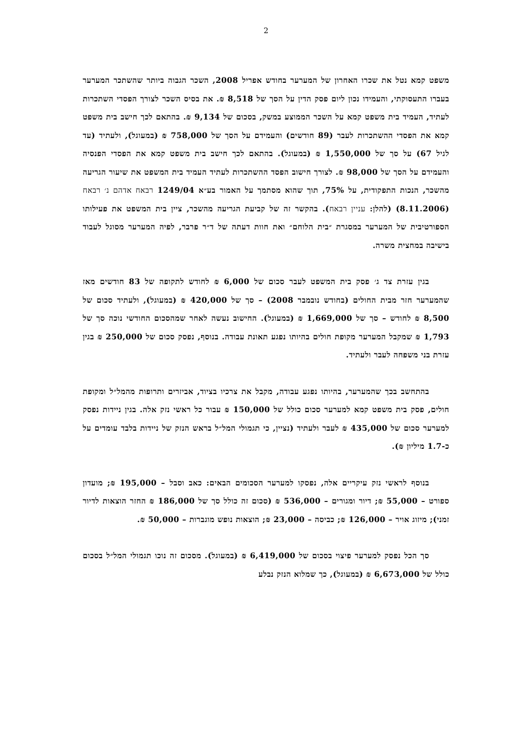2
משפט קמא נטל את שכרו האחרון של המערער בחודש אפריל 2008, השכר הגבוה ביותר שהשתכר המערער בעברו התעסוקתי, והעמידו נכון ליום פסק הדין על הסך של 8,518 ₪. את בסיס השכר לצורך הפסדי השתכרות לעתיד, העמיד בית משפט קמא על השכר הממוצע במשק, בסכום של 9,134 ₪. בהתאם לכך חישב בית משפט קמא את הפסדי ההשתכרות לעבר (89 חודשים) והעמידם על הסך של 758,000 ₪ (במעוגל), ולעתיד (עד לגיל 67) על סך של 1,550,000 ₪ (במעוגל). בהתאם לכך חישב בית משפט קמא את הפסדי הפנסיה והעמידם על הסך של 98,000 ₪. לצורך חישוב הפסד ההשתכרות לעתיד העמיד בית המשפט את שיעור הגריעה מהשכר, הנכות התפקודית, על 75%, תוך שהוא מסתמך על האמור בע״א 1249/04 רבאח אדהם נ׳ רבאח (8.11.2006) (להלן: עניין רבאח). בהקשר זה של קביעת הגריעה מהשכר, ציין בית המשפט את פעילותו הספורטיבית של המערער במסגרת ״בית הלוחם״ ואת חוות דעתה של ד״ר פרבר, לפיה המערער מסוגל לעבוד בישיבה במחצית משרה.
בגין עזרת צד ג׳ פסק בית המשפט לעבר סכום של 6,000 ₪ לחודש לתקופה של 83 חודשים מאז שהמערער חזר מבית החולים (בחודש נובמבר 2008) – סך של 420,000 ₪ (במעוגל), ולעתיד סכום של 8,500 ₪ לחודש – סך של 1,669,000 ₪ (במעוגל). החישוב נעשה לאחר שמהסכום החודשי נוכה סך של 1,793 ₪ שמקבל המערער מקופת חולים בהיותו נפגע תאונת עבודה. בנוסף, נפסק סכום של 250,000 ₪ בגין עזרת בני משפחה לעבר ולעתיד.
בהתחשב בכך שהמערער, בהיותו נפגע עבודה, מקבל את צרכיו בציוד, אביזרים ותרופות מהמל״ל ומקופת חולים, פסק בית משפט קמא למערער סכום כולל של 150,000 ₪ עבור כל ראשי נזק אלה. בגין ניידות נפסק למערער סכום של 435,000 ₪ לעבר ולעתיד (נציין, כי תגמולי המל״ל בראש הנזק של ניידות בלבד עומדים על כ-1.7 מיליון ₪).
בנוסף לראשי נזק עיקריים אלה, נפסקו למערער הסכומים הבאים: כאב וסבל – 195,000 ₪; מועדון ספורט – 55,000 ₪; דיור ומגורים – 536,000 ₪ (סכום זה כולל סך של 186,000 ₪ החזר הוצאות לדיור זמני); מיזוג אויר – 126,000 ₪; כביסה – 23,000 ₪; הוצאות נופש מוגברות – 50,000 ₪.
סך הכל נפסק למערער פיצוי בסכום של 6,419,000 ₪ (במעוגל). מסכום זה נוכו תגמולי המל״ל בסכום כולל של 6,673,000 ₪ (במעוגל), כך שמלוא הנזק נבלע